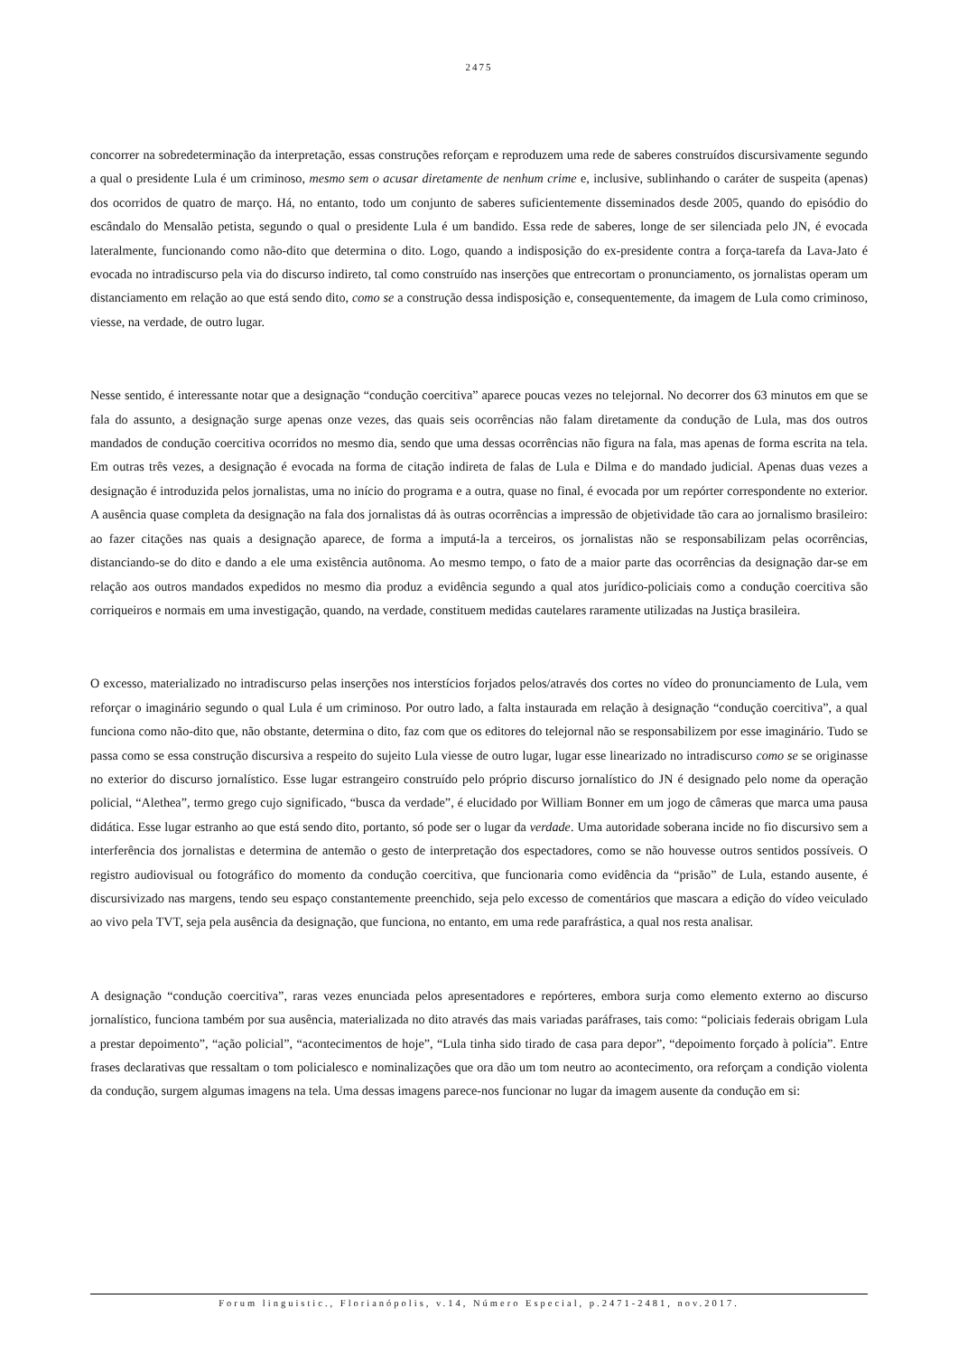2475
concorrer na sobredeterminação da interpretação, essas construções reforçam e reproduzem uma rede de saberes construídos discursivamente segundo a qual o presidente Lula é um criminoso, mesmo sem o acusar diretamente de nenhum crime e, inclusive, sublinhando o caráter de suspeita (apenas) dos ocorridos de quatro de março. Há, no entanto, todo um conjunto de saberes suficientemente disseminados desde 2005, quando do episódio do escândalo do Mensalão petista, segundo o qual o presidente Lula é um bandido. Essa rede de saberes, longe de ser silenciada pelo JN, é evocada lateralmente, funcionando como não-dito que determina o dito. Logo, quando a indisposição do ex-presidente contra a força-tarefa da Lava-Jato é evocada no intradiscurso pela via do discurso indireto, tal como construído nas inserções que entrecortam o pronunciamento, os jornalistas operam um distanciamento em relação ao que está sendo dito, como se a construção dessa indisposição e, consequentemente, da imagem de Lula como criminoso, viesse, na verdade, de outro lugar.
Nesse sentido, é interessante notar que a designação “condução coercitiva” aparece poucas vezes no telejornal. No decorrer dos 63 minutos em que se fala do assunto, a designação surge apenas onze vezes, das quais seis ocorrências não falam diretamente da condução de Lula, mas dos outros mandados de condução coercitiva ocorridos no mesmo dia, sendo que uma dessas ocorrências não figura na fala, mas apenas de forma escrita na tela. Em outras três vezes, a designação é evocada na forma de citação indireta de falas de Lula e Dilma e do mandado judicial. Apenas duas vezes a designação é introduzida pelos jornalistas, uma no início do programa e a outra, quase no final, é evocada por um repórter correspondente no exterior. A ausência quase completa da designação na fala dos jornalistas dá às outras ocorrências a impressão de objetividade tão cara ao jornalismo brasileiro: ao fazer citações nas quais a designação aparece, de forma a imputá-la a terceiros, os jornalistas não se responsabilizam pelas ocorrências, distanciando-se do dito e dando a ele uma existência autônoma. Ao mesmo tempo, o fato de a maior parte das ocorrências da designação dar-se em relação aos outros mandados expedidos no mesmo dia produz a evidência segundo a qual atos jurídico-policiais como a condução coercitiva são corriqueiros e normais em uma investigação, quando, na verdade, constituem medidas cautelares raramente utilizadas na Justiça brasileira.
O excesso, materializado no intradiscurso pelas inserções nos interstícios forjados pelos/através dos cortes no vídeo do pronunciamento de Lula, vem reforçar o imaginário segundo o qual Lula é um criminoso. Por outro lado, a falta instaurada em relação à designação “condução coercitiva”, a qual funciona como não-dito que, não obstante, determina o dito, faz com que os editores do telejornal não se responsabilizem por esse imaginário. Tudo se passa como se essa construção discursiva a respeito do sujeito Lula viesse de outro lugar, lugar esse linearizado no intradiscurso como se se originasse no exterior do discurso jornalístico. Esse lugar estrangeiro construído pelo próprio discurso jornalístico do JN é designado pelo nome da operação policial, “Alethea”, termo grego cujo significado, “busca da verdade”, é elucidado por William Bonner em um jogo de câmeras que marca uma pausa didática. Esse lugar estranho ao que está sendo dito, portanto, só pode ser o lugar da verdade. Uma autoridade soberana incide no fio discursivo sem a interferência dos jornalistas e determina de antemão o gesto de interpretação dos espectadores, como se não houvesse outros sentidos possíveis. O registro audiovisual ou fotográfico do momento da condução coercitiva, que funcionaria como evidência da “prisão” de Lula, estando ausente, é discursivizado nas margens, tendo seu espaço constantemente preenchido, seja pelo excesso de comentários que mascara a edição do vídeo veiculado ao vivo pela TVT, seja pela ausência da designação, que funciona, no entanto, em uma rede parafrástica, a qual nos resta analisar.
A designação “condução coercitiva”, raras vezes enunciada pelos apresentadores e repórteres, embora surja como elemento externo ao discurso jornalístico, funciona também por sua ausência, materializada no dito através das mais variadas paráfrases, tais como: “policiais federais obrigam Lula a prestar depoimento”, “ação policial”, “acontecimentos de hoje”, “Lula tinha sido tirado de casa para depor”, “depoimento forçado à polícia”. Entre frases declarativas que ressaltam o tom policialesco e nominalizações que ora dão um tom neutro ao acontecimento, ora reforçam a condição violenta da condução, surgem algumas imagens na tela. Uma dessas imagens parece-nos funcionar no lugar da imagem ausente da condução em si:
Forum linguistic., Florianópolis, v.14, Número Especial, p.2471-2481, nov.2017.